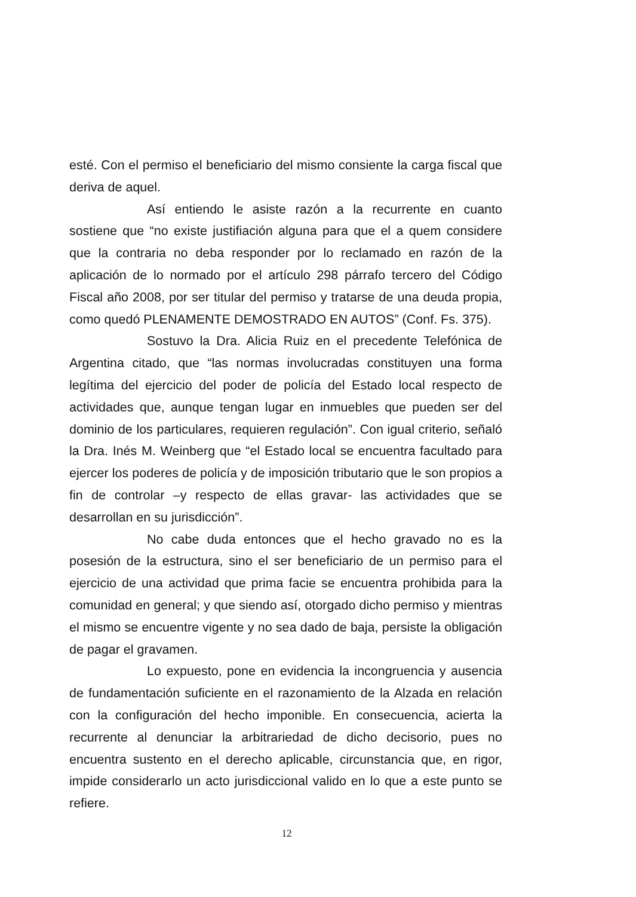esté. Con el permiso el beneficiario del mismo consiente la carga fiscal que deriva de aquel.
Así entiendo le asiste razón a la recurrente en cuanto sostiene que “no existe justifiación alguna para que el a quem considere que la contraria no deba responder por lo reclamado en razón de la aplicación de lo normado por el artículo 298 párrafo tercero del Código Fiscal año 2008, por ser titular del permiso y tratarse de una deuda propia, como quedó PLENAMENTE DEMOSTRADO EN AUTOS” (Conf. Fs. 375).
Sostuvo la Dra. Alicia Ruiz en el precedente Telefónica de Argentina citado, que “las normas involucradas constituyen una forma legítima del ejercicio del poder de policía del Estado local respecto de actividades que, aunque tengan lugar en inmuebles que pueden ser del dominio de los particulares, requieren regulación”. Con igual criterio, señaló la Dra. Inés M. Weinberg que “el Estado local se encuentra facultado para ejercer los poderes de policía y de imposición tributario que le son propios a fin de controlar –y respecto de ellas gravar- las actividades que se desarrollan en su jurisdicción”.
No cabe duda entonces que el hecho gravado no es la posesión de la estructura, sino el ser beneficiario de un permiso para el ejercicio de una actividad que prima facie se encuentra prohibida para la comunidad en general; y que siendo así, otorgado dicho permiso y mientras el mismo se encuentre vigente y no sea dado de baja, persiste la obligación de pagar el gravamen.
Lo expuesto, pone en evidencia la incongruencia y ausencia de fundamentación suficiente en el razonamiento de la Alzada en relación con la configuración del hecho imponible. En consecuencia, acierta la recurrente al denunciar la arbitrariedad de dicho decisorio, pues no encuentra sustento en el derecho aplicable, circunstancia que, en rigor, impide considerarlo un acto jurisdiccional valido en lo que a este punto se refiere.
12